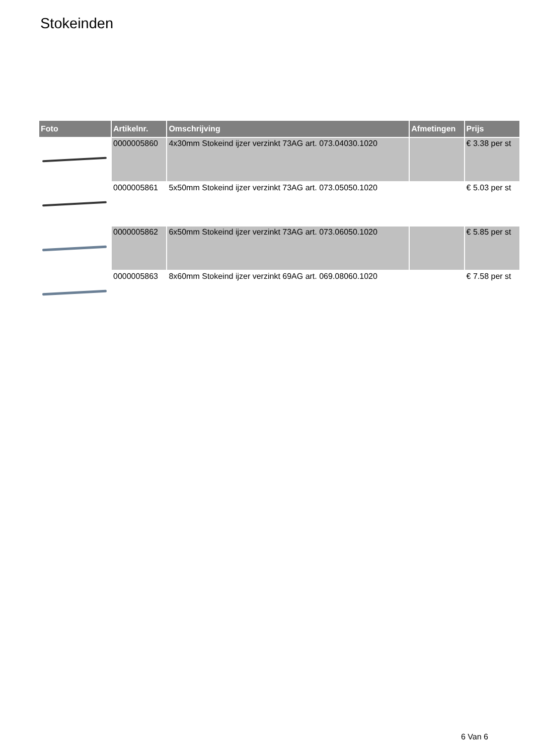Stokeinden
| Foto | Artikelnr. | Omschrijving | Afmetingen | Prijs |
| --- | --- | --- | --- | --- |
| | 0000005860 | 4x30mm Stokeind ijzer verzinkt 73AG art. 073.04030.1020 | | € 3.38 per st |
| | 0000005861 | 5x50mm Stokeind ijzer verzinkt 73AG art. 073.05050.1020 | | € 5.03 per st |
| | 0000005862 | 6x50mm Stokeind ijzer verzinkt 73AG art. 073.06050.1020 | | € 5.85 per st |
| | 0000005863 | 8x60mm Stokeind ijzer verzinkt 69AG art. 069.08060.1020 | | € 7.58 per st |
6 Van 6